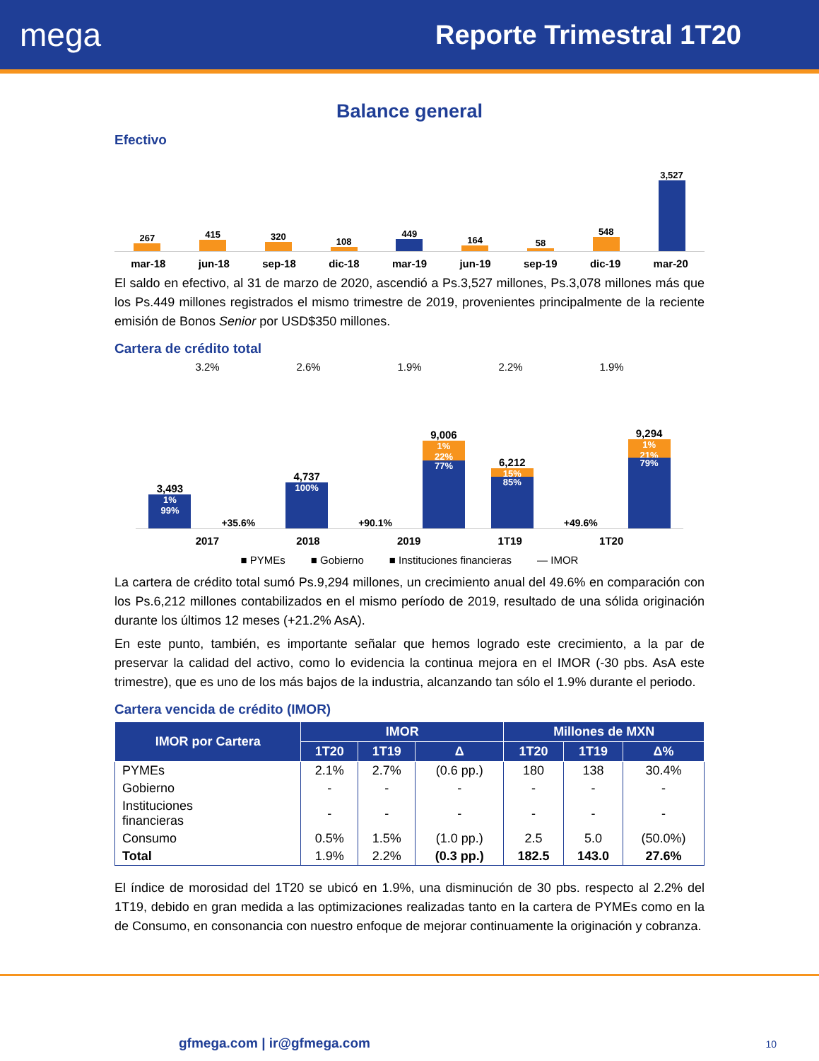mega
Reporte Trimestral 1T20
Balance general
Efectivo
267
415
320
108
449
164
58
548
3,527
mar-18 jun-18 sep-18 dic-18 mar-19 jun-19 sep-19 dic-19 mar-20
El saldo en efectivo, al 31 de marzo de 2020, ascendió a Ps.3,527 millones, Ps.3,078 millones más que los Ps.449 millones registrados el mismo trimestre de 2019, provenientes principalmente de la reciente emisión de Bonos Senior por USD$350 millones.
Cartera de crédito total
3.2% 2.6% 1.9% 2.2% 1.9%
3,493
1%
99%
+35.6%
4,737
100%
+90.1%
9,006
1%
22%
77%
6,212
15%
85%
+49.6%
9,294
1%
21%
79%
2017 2018 2019 1T19 1T20
■ PYMEs ■ Gobierno ■ Instituciones financieras — IMOR
La cartera de crédito total sumó Ps.9,294 millones, un crecimiento anual del 49.6% en comparación con los Ps.6,212 millones contabilizados en el mismo período de 2019, resultado de una sólida originación durante los últimos 12 meses (+21.2% AsA).
En este punto, también, es importante señalar que hemos logrado este crecimiento, a la par de preservar la calidad del activo, como lo evidencia la continua mejora en el IMOR (-30 pbs. AsA este trimestre), que es uno de los más bajos de la industria, alcanzando tan sólo el 1.9% durante el periodo.
Cartera vencida de crédito (IMOR)
| IMOR por Cartera | IMOR | | | Millones de MXN | | |
| --- | --- | --- | --- | --- | --- | --- |
| | 1T20 | 1T19 | Δ | 1T20 | 1T19 | Δ% |
| PYMEs | 2.1% | 2.7% | (0.6 pp.) | 180 | 138 | 30.4% |
| Gobierno | - | - | - | - | - | - |
| Instituciones financieras | - | - | - | - | - | - |
| Consumo | 0.5% | 1.5% | (1.0 pp.) | 2.5 | 5.0 | (50.0%) |
| Total | 1.9% | 2.2% | (0.3 pp.) | 182.5 | 143.0 | 27.6% |
El índice de morosidad del 1T20 se ubicó en 1.9%, una disminución de 30 pbs. respecto al 2.2% del 1T19, debido en gran medida a las optimizaciones realizadas tanto en la cartera de PYMEs como en la de Consumo, en consonancia con nuestro enfoque de mejorar continuamente la originación y cobranza.
gfmega.com | ir@gfmega.com 10